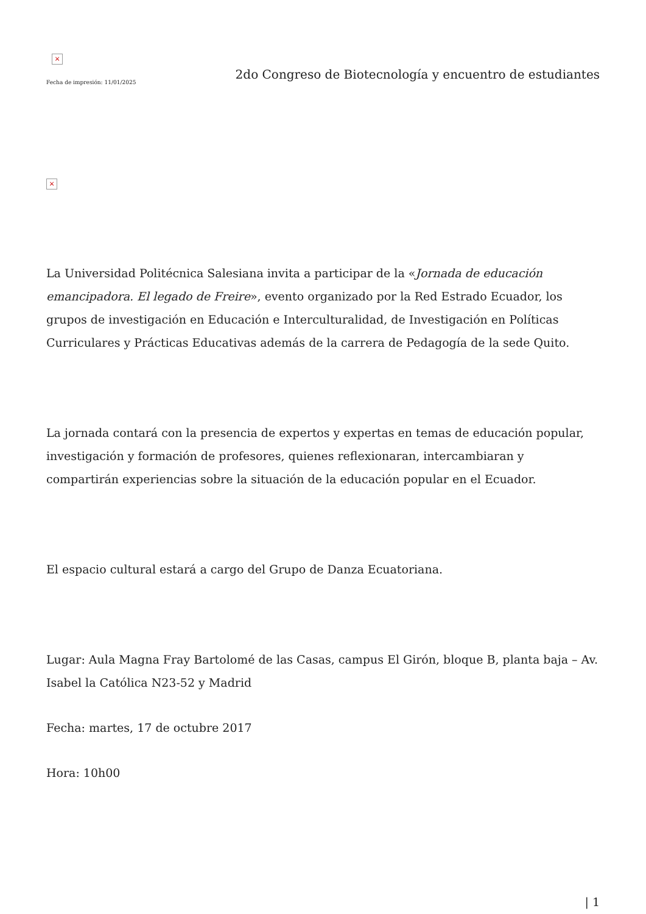×
Fecha de impresión: 11/01/2025
2do Congreso de Biotecnología y encuentro de estudiantes
×
La Universidad Politécnica Salesiana invita a participar de la «Jornada de educación emancipadora. El legado de Freire», evento organizado por la Red Estrado Ecuador, los grupos de investigación en Educación e Interculturalidad, de Investigación en Políticas Curriculares y Prácticas Educativas además de la carrera de Pedagogía de la sede Quito.
La jornada contará con la presencia de expertos y expertas en temas de educación popular, investigación y formación de profesores, quienes reflexionaran, intercambiaran y compartirán experiencias sobre la situación de la educación popular en el Ecuador.
El espacio cultural estará a cargo del Grupo de Danza Ecuatoriana.
Lugar: Aula Magna Fray Bartolomé de las Casas, campus El Girón, bloque B, planta baja – Av. Isabel la Católica N23-52 y Madrid
Fecha: martes, 17 de octubre 2017
Hora: 10h00
| 1